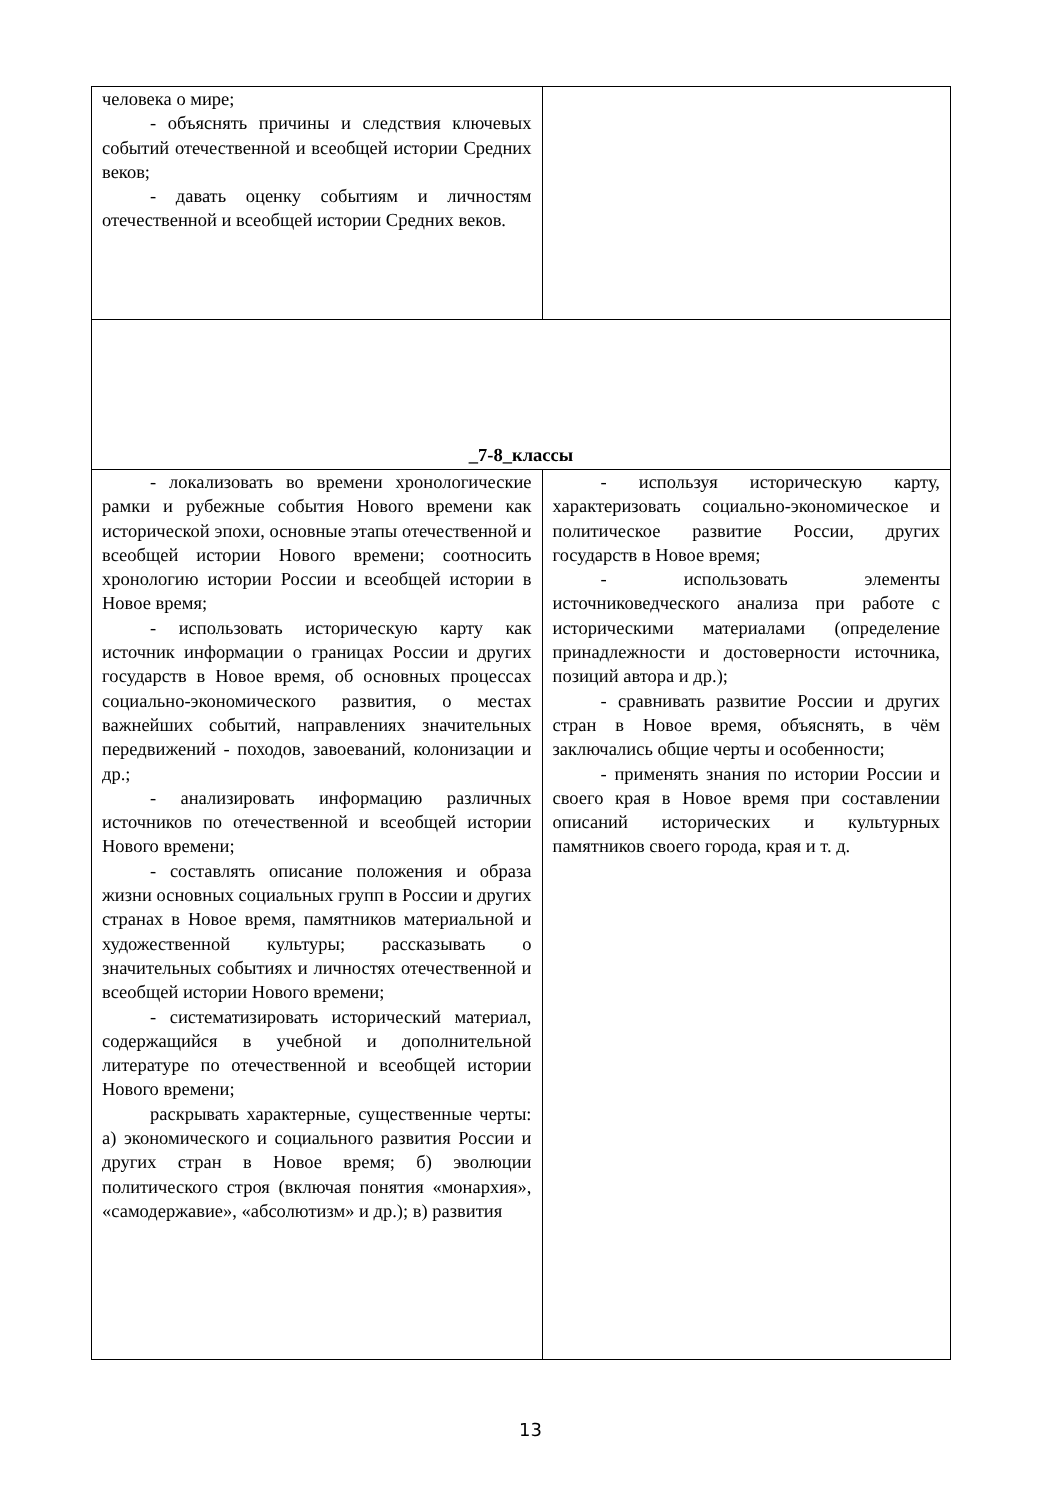| человека о мире; - объяснять причины и следствия ключевых событий отечественной и всеобщей истории Средних веков; - давать оценку событиям и личностям отечественной и всеобщей истории Средних веков. | |
| _7-8_классы | |
| - локализовать во времени хронологические рамки и рубежные события Нового времени как исторической эпохи, основные этапы отечественной и всеобщей истории Нового времени; соотносить хронологию истории России и всеобщей истории в Новое время; - использовать историческую карту как источник информации о границах России и других государств в Новое время, об основных процессах социально-экономического развития, о местах важнейших событий, направлениях значительных передвижений - походов, завоеваний, колонизации и др.; - анализировать информацию различных источников по отечественной и всеобщей истории Нового времени; - составлять описание положения и образа жизни основных социальных групп в России и других странах в Новое время, памятников материальной и художественной культуры; рассказывать о значительных событиях и личностях отечественной и всеобщей истории Нового времени; - систематизировать исторический материал, содержащийся в учебной и дополнительной литературе по отечественной и всеобщей истории Нового времени; раскрывать характерные, существенные черты: а) экономического и социального развития России и других стран в Новое время; б) эволюции политического строя (включая понятия «монархия», «самодержавие», «абсолютизм» и др.); в) развития | - используя историческую карту, характеризовать социально-экономическое и политическое развитие России, других государств в Новое время; - использовать элементы источниковедческого анализа при работе с историческими материалами (определение принадлежности и достоверности источника, позиций автора и др.); - сравнивать развитие России и других стран в Новое время, объяснять, в чём заключались общие черты и особенности; - применять знания по истории России и своего края в Новое время при составлении описаний исторических и культурных памятников своего города, края и т. д. |
13